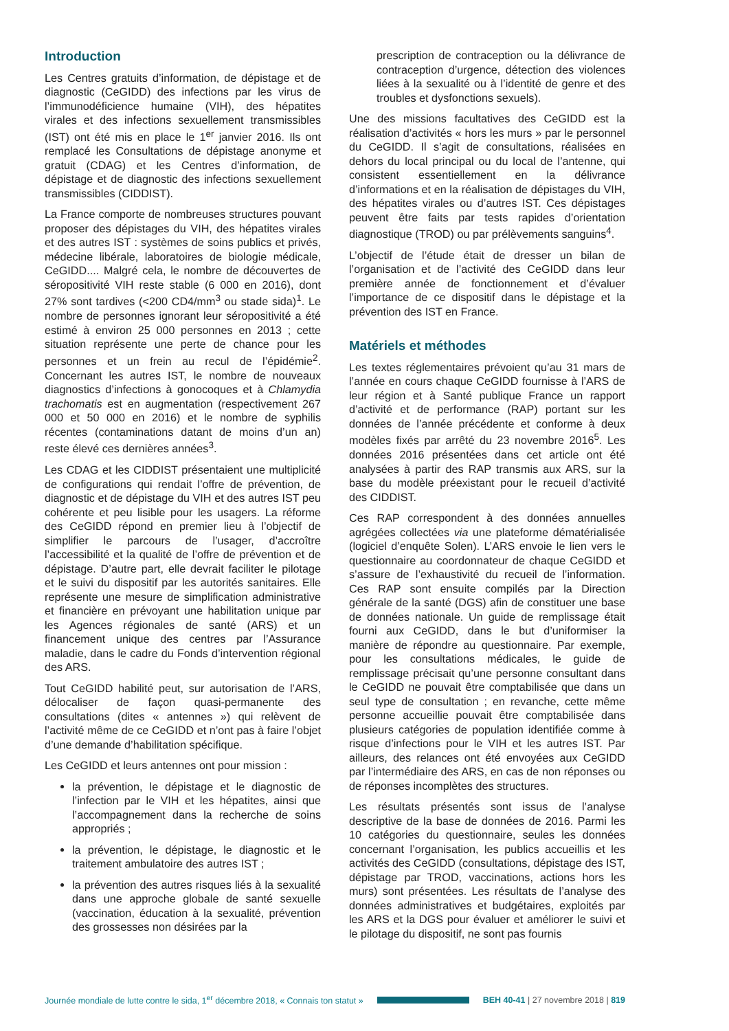Introduction
Les Centres gratuits d’information, de dépistage et de diagnostic (CeGIDD) des infections par les virus de l’immunodéficience humaine (VIH), des hépatites virales et des infections sexuellement transmissibles (IST) ont été mis en place le 1<sup>er</sup> janvier 2016. Ils ont remplacé les Consultations de dépistage anonyme et gratuit (CDAG) et les Centres d’information, de dépistage et de diagnostic des infections sexuellement transmissibles (CIDDIST).
La France comporte de nombreuses structures pouvant proposer des dépistages du VIH, des hépatites virales et des autres IST : systèmes de soins publics et privés, médecine libérale, laboratoires de biologie médicale, CeGIDD.... Malgré cela, le nombre de découvertes de séropositivité VIH reste stable (6 000 en 2016), dont 27% sont tardives (<200 CD4/mm<sup>3</sup> ou stade sida)<sup>1</sup>. Le nombre de personnes ignorant leur séropositivité a été estimé à environ 25 000 personnes en 2013 ; cette situation représente une perte de chance pour les personnes et un frein au recul de l’épidémie<sup>2</sup>. Concernant les autres IST, le nombre de nouveaux diagnostics d’infections à gonocoques et à Chlamydia trachomatis est en augmentation (respectivement 267 000 et 50 000 en 2016) et le nombre de syphilis récentes (contaminations datant de moins d’un an) reste élevé ces dernières années<sup>3</sup>.
Les CDAG et les CIDDIST présentaient une multiplicité de configurations qui rendait l’offre de prévention, de diagnostic et de dépistage du VIH et des autres IST peu cohérente et peu lisible pour les usagers. La réforme des CeGIDD répond en premier lieu à l’objectif de simplifier le parcours de l’usager, d’accroître l’accessibilité et la qualité de l’offre de prévention et de dépistage. D’autre part, elle devrait faciliter le pilotage et le suivi du dispositif par les autorités sanitaires. Elle représente une mesure de simplification administrative et financière en prévoyant une habilitation unique par les Agences régionales de santé (ARS) et un financement unique des centres par l’Assurance maladie, dans le cadre du Fonds d’intervention régional des ARS.
Tout CeGIDD habilité peut, sur autorisation de l’ARS, délocaliser de façon quasi-permanente des consultations (dites « antennes ») qui relèvent de l’activité même de ce CeGIDD et n’ont pas à faire l’objet d’une demande d’habilitation spécifique.
Les CeGIDD et leurs antennes ont pour mission :
la prévention, le dépistage et le diagnostic de l’infection par le VIH et les hépatites, ainsi que l’accompagnement dans la recherche de soins appropriés ;
la prévention, le dépistage, le diagnostic et le traitement ambulatoire des autres IST ;
la prévention des autres risques liés à la sexualité dans une approche globale de santé sexuelle (vaccination, éducation à la sexualité, prévention des grossesses non désirées par la
prescription de contraception ou la délivrance de contraception d’urgence, détection des violences liées à la sexualité ou à l’identité de genre et des troubles et dysfonctions sexuels).
Une des missions facultatives des CeGIDD est la réalisation d’activités « hors les murs » par le personnel du CeGIDD. Il s’agit de consultations, réalisées en dehors du local principal ou du local de l’antenne, qui consistent essentiellement en la délivrance d’informations et en la réalisation de dépistages du VIH, des hépatites virales ou d’autres IST. Ces dépistages peuvent être faits par tests rapides d’orientation diagnostique (TROD) ou par prélèvements sanguins<sup>4</sup>.
L’objectif de l’étude était de dresser un bilan de l’organisation et de l’activité des CeGIDD dans leur première année de fonctionnement et d’évaluer l’importance de ce dispositif dans le dépistage et la prévention des IST en France.
Matériels et méthodes
Les textes réglementaires prévoient qu’au 31 mars de l’année en cours chaque CeGIDD fournisse à l’ARS de leur région et à Santé publique France un rapport d’activité et de performance (RAP) portant sur les données de l’année précédente et conforme à deux modèles fixés par arrêté du 23 novembre 2016<sup>5</sup>. Les données 2016 présentées dans cet article ont été analysées à partir des RAP transmis aux ARS, sur la base du modèle préexistant pour le recueil d’activité des CIDDIST.
Ces RAP correspondent à des données annuelles agrégées collectées via une plateforme dématérialisée (logiciel d’enquête Solen). L’ARS envoie le lien vers le questionnaire au coordonnateur de chaque CeGIDD et s’assure de l’exhaustivité du recueil de l’information. Ces RAP sont ensuite compilés par la Direction générale de la santé (DGS) afin de constituer une base de données nationale. Un guide de remplissage était fourni aux CeGIDD, dans le but d’uniformiser la manière de répondre au questionnaire. Par exemple, pour les consultations médicales, le guide de remplissage précisait qu’une personne consultant dans le CeGIDD ne pouvait être comptabilisée que dans un seul type de consultation ; en revanche, cette même personne accueillie pouvait être comptabilisée dans plusieurs catégories de population identifiée comme à risque d’infections pour le VIH et les autres IST. Par ailleurs, des relances ont été envoyées aux CeGIDD par l’intermédiaire des ARS, en cas de non réponses ou de réponses incomplètes des structures.
Les résultats présentés sont issus de l’analyse descriptive de la base de données de 2016. Parmi les 10 catégories du questionnaire, seules les données concernant l’organisation, les publics accueillis et les activités des CeGIDD (consultations, dépistage des IST, dépistage par TROD, vaccinations, actions hors les murs) sont présentées. Les résultats de l’analyse des données administratives et budgétaires, exploités par les ARS et la DGS pour évaluer et améliorer le suivi et le pilotage du dispositif, ne sont pas fournis
Journée mondiale de lutte contre le sida, 1<sup>er</sup> décembre 2018, « Connais ton statut » BEH 40-41 | 27 novembre 2018 | 819